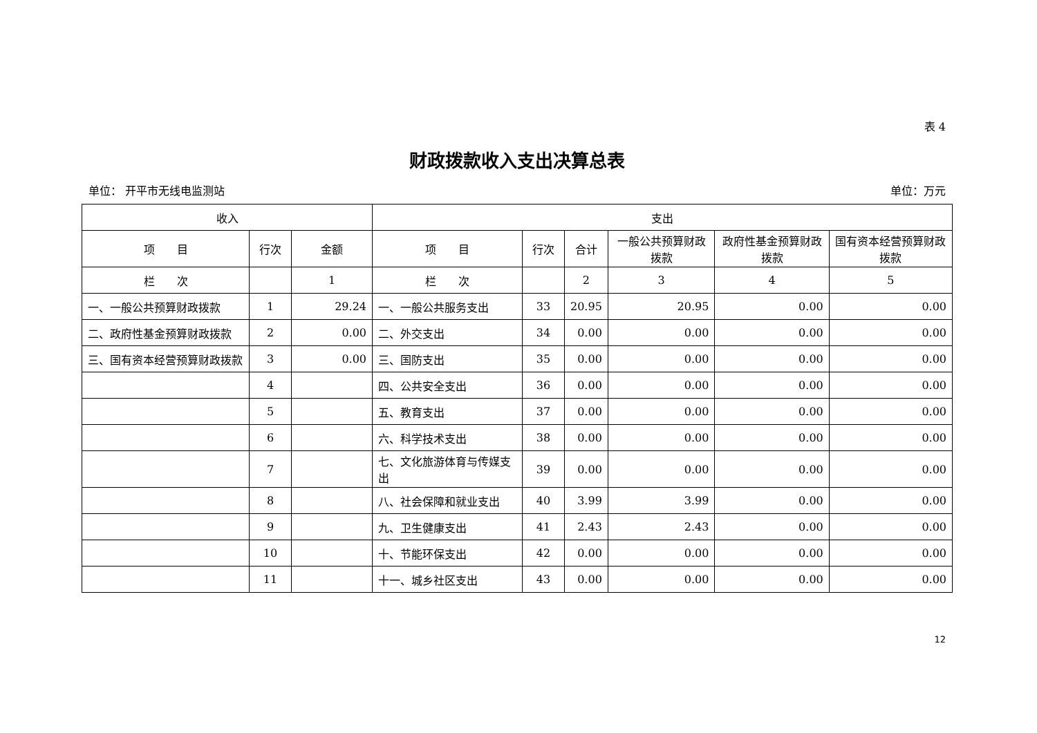表 4
财政拨款收入支出决算总表
单位： 开平市无线电监测站 单位：万元
| 收入 | | | 支出 | | | | | |
| --- | --- | --- | --- | --- | --- | --- | --- | --- |
| 项 目 | 行次 | 金额 | 项 目 | 行次 | 合计 | 一般公共预算财政拨款 | 政府性基金预算财政拨款 | 国有资本经营预算财政拨款 |
| 栏 次 | | 1 | 栏 次 | | 2 | 3 | 4 | 5 |
| 一、一般公共预算财政拨款 | 1 | 29.24 | 一、一般公共服务支出 | 33 | 20.95 | 20.95 | 0.00 | 0.00 |
| 二、政府性基金预算财政拨款 | 2 | 0.00 | 二、外交支出 | 34 | 0.00 | 0.00 | 0.00 | 0.00 |
| 三、国有资本经营预算财政拨款 | 3 | 0.00 | 三、国防支出 | 35 | 0.00 | 0.00 | 0.00 | 0.00 |
| | 4 | | 四、公共安全支出 | 36 | 0.00 | 0.00 | 0.00 | 0.00 |
| | 5 | | 五、教育支出 | 37 | 0.00 | 0.00 | 0.00 | 0.00 |
| | 6 | | 六、科学技术支出 | 38 | 0.00 | 0.00 | 0.00 | 0.00 |
| | 7 | | 七、文化旅游体育与传媒支出 | 39 | 0.00 | 0.00 | 0.00 | 0.00 |
| | 8 | | 八、社会保障和就业支出 | 40 | 3.99 | 3.99 | 0.00 | 0.00 |
| | 9 | | 九、卫生健康支出 | 41 | 2.43 | 2.43 | 0.00 | 0.00 |
| | 10 | | 十、节能环保支出 | 42 | 0.00 | 0.00 | 0.00 | 0.00 |
| | 11 | | 十一、城乡社区支出 | 43 | 0.00 | 0.00 | 0.00 | 0.00 |
12